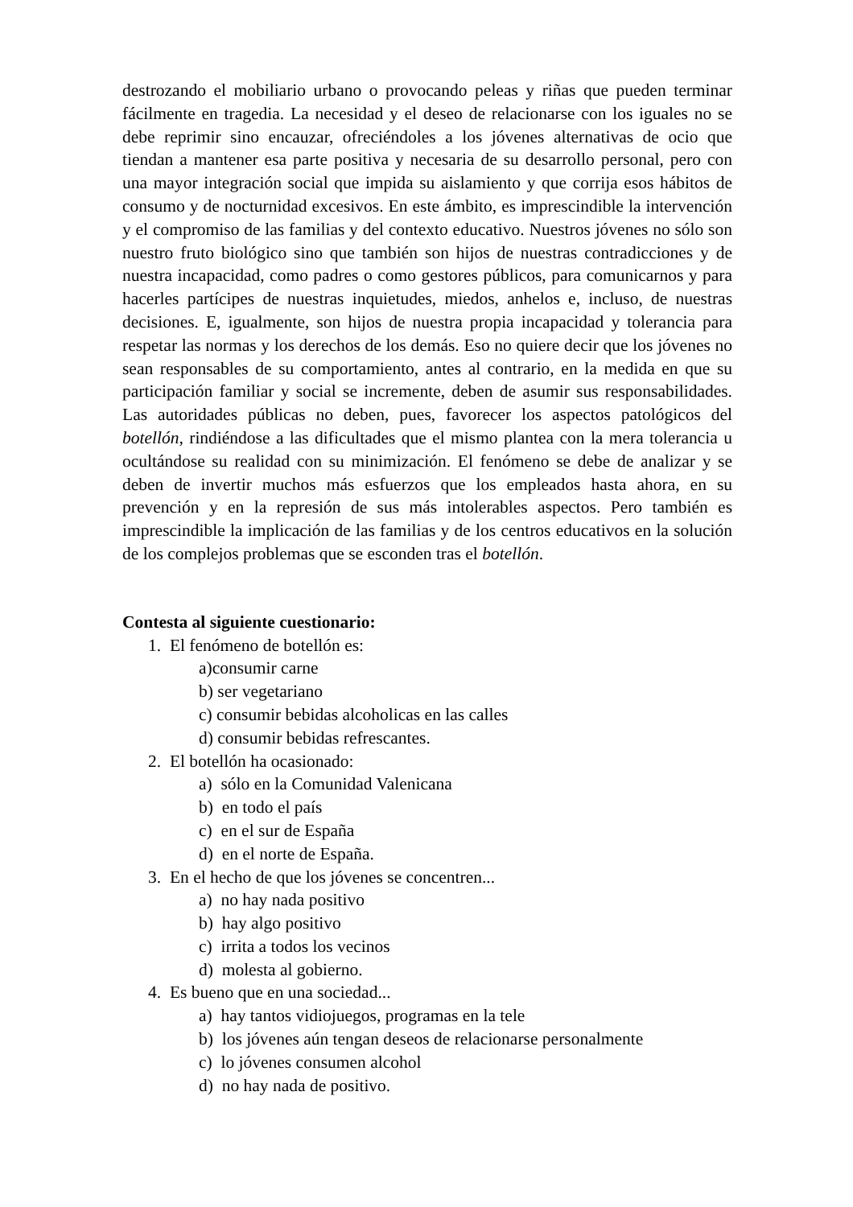destrozando el mobiliario urbano o provocando peleas y riñas que pueden terminar fácilmente en tragedia. La necesidad y el deseo de relacionarse con los iguales no se debe reprimir sino encauzar, ofreciéndoles a los jóvenes alternativas de ocio que tiendan a mantener esa parte positiva y necesaria de su desarrollo personal, pero con una mayor integración social que impida su aislamiento y que corrija esos hábitos de consumo y de nocturnidad excesivos. En este ámbito, es imprescindible la intervención y el compromiso de las familias y del contexto educativo. Nuestros jóvenes no sólo son nuestro fruto biológico sino que también son hijos de nuestras contradicciones y de nuestra incapacidad, como padres o como gestores públicos, para comunicarnos y para hacerles partícipes de nuestras inquietudes, miedos, anhelos e, incluso, de nuestras decisiones. E, igualmente, son hijos de nuestra propia incapacidad y tolerancia para respetar las normas y los derechos de los demás. Eso no quiere decir que los jóvenes no sean responsables de su comportamiento, antes al contrario, en la medida en que su participación familiar y social se incremente, deben de asumir sus responsabilidades. Las autoridades públicas no deben, pues, favorecer los aspectos patológicos del botellón, rindiéndose a las dificultades que el mismo plantea con la mera tolerancia u ocultándose su realidad con su minimización. El fenómeno se debe de analizar y se deben de invertir muchos más esfuerzos que los empleados hasta ahora, en su prevención y en la represión de sus más intolerables aspectos. Pero también es imprescindible la implicación de las familias y de los centros educativos en la solución de los complejos problemas que se esconden tras el botellón.
Contesta al siguiente cuestionario:
1. El fenómeno de botellón es:
a)consumir carne
b) ser vegetariano
c) consumir bebidas alcoholicas en las calles
d) consumir bebidas refrescantes.
2. El botellón ha ocasionado:
a) sólo en la Comunidad Valenicana
b) en todo el país
c) en el sur de España
d) en el norte de España.
3. En el hecho de que los jóvenes se concentren...
a) no hay nada positivo
b) hay algo positivo
c) irrita a todos los vecinos
d) molesta al gobierno.
4. Es bueno que en una sociedad...
a) hay tantos vidiojuegos, programas en la tele
b) los jóvenes aún tengan deseos de relacionarse personalmente
c) lo jóvenes consumen alcohol
d) no hay nada de positivo.